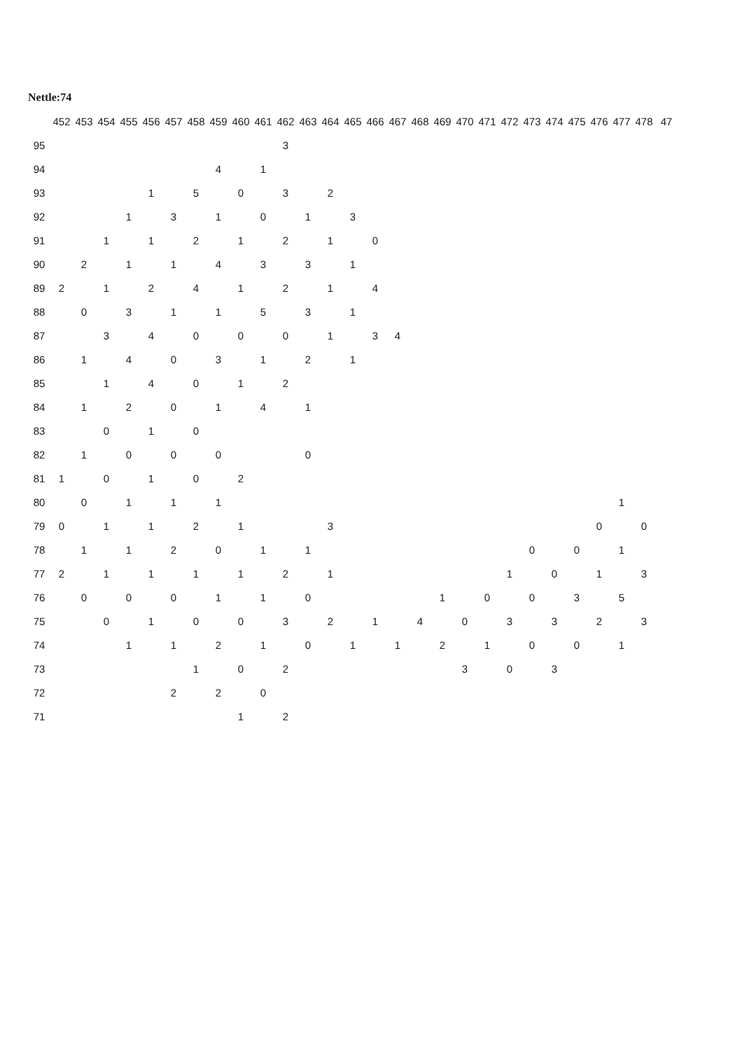Nettle:74
| | 452 | 453 | 454 | 455 | 456 | 457 | 458 | 459 | 460 | 461 | 462 | 463 | 464 | 465 | 466 | 467 | 468 | 469 | 470 | 471 | 472 | 473 | 474 | 475 | 476 | 477 | 478 | 47 |
| --- | --- | --- | --- | --- | --- | --- | --- | --- | --- | --- | --- | --- | --- | --- | --- | --- | --- | --- | --- | --- | --- | --- | --- | --- | --- | --- | --- | --- |
| 95 | | | | | | | | | | | 3 | | | | | | | | | | | | | | | | | |
| 94 | | | | | | | | 4 | | 1 | | | | | | | | | | | | | | | | | | |
| 93 | | | | | 1 | | 5 | | 0 | | 3 | | 2 | | | | | | | | | | | | | | | |
| 92 | | | | 1 | | 3 | | 1 | | 0 | | 1 | | 3 | | | | | | | | | | | | | | |
| 91 | | | 1 | | 1 | | 2 | | 1 | | 2 | | 1 | | 0 | | | | | | | | | | | | | |
| 90 | | 2 | | 1 | | 1 | | 4 | | 3 | | 3 | | 1 | | | | | | | | | | | | | | |
| 89 | 2 | | 1 | | 2 | | 4 | | 1 | | 2 | | 1 | | 4 | | | | | | | | | | | | | |
| 88 | | 0 | | 3 | | 1 | | 1 | | 5 | | 3 | | 1 | | | | | | | | | | | | | | |
| 87 | | | 3 | | 4 | | 0 | | 0 | | 0 | | 1 | | 3 | 4 | | | | | | | | | | | | |
| 86 | | 1 | | 4 | | 0 | | 3 | | 1 | | 2 | | 1 | | | | | | | | | | | | | | |
| 85 | | | 1 | | 4 | | 0 | | 1 | | 2 | | | | | | | | | | | | | | | | | |
| 84 | | 1 | | 2 | | 0 | | 1 | | 4 | | 1 | | | | | | | | | | | | | | | | |
| 83 | | | 0 | | 1 | | 0 | | | | | | | | | | | | | | | | | | | | | |
| 82 | | 1 | | 0 | | 0 | | 0 | | | | 0 | | | | | | | | | | | | | | | | |
| 81 | 1 | | 0 | | 1 | | 0 | | 2 | | | | | | | | | | | | | | | | | | | |
| 80 | | 0 | | 1 | | 1 | | 1 | | | | | | | | | | | | | | | | | | 1 | | |
| 79 | 0 | | 1 | | 1 | | 2 | | 1 | | | | 3 | | | | | | | | | | | | 0 | | 0 | |
| 78 | | 1 | | 1 | | 2 | | 0 | | 1 | | 1 | | | | | | | | | | 0 | | 0 | | 1 | | |
| 77 | 2 | | 1 | | 1 | | 1 | | 1 | | 2 | | 1 | | | | | | | | 1 | | 0 | | 1 | | 3 | |
| 76 | | 0 | | 0 | | 0 | | 1 | | 1 | | 0 | | | | | | 1 | | 0 | | 0 | | 3 | | 5 | | |
| 75 | | | 0 | | 1 | | 0 | | 0 | | 3 | | 2 | | 1 | | 4 | | 0 | | 3 | | 3 | | 2 | | 3 | |
| 74 | | | | 1 | | 1 | | 2 | | 1 | | 0 | | 1 | | 1 | | 2 | | 1 | | 0 | | 0 | | 1 | | |
| 73 | | | | | | | 1 | | 0 | | 2 | | | | | | | | 3 | | 0 | | 3 | | | | | |
| 72 | | | | | | 2 | | 2 | | 0 | | | | | | | | | | | | | | | | | | |
| 71 | | | | | | | | | 1 | | 2 | | | | | | | | | | | | | | | | | |